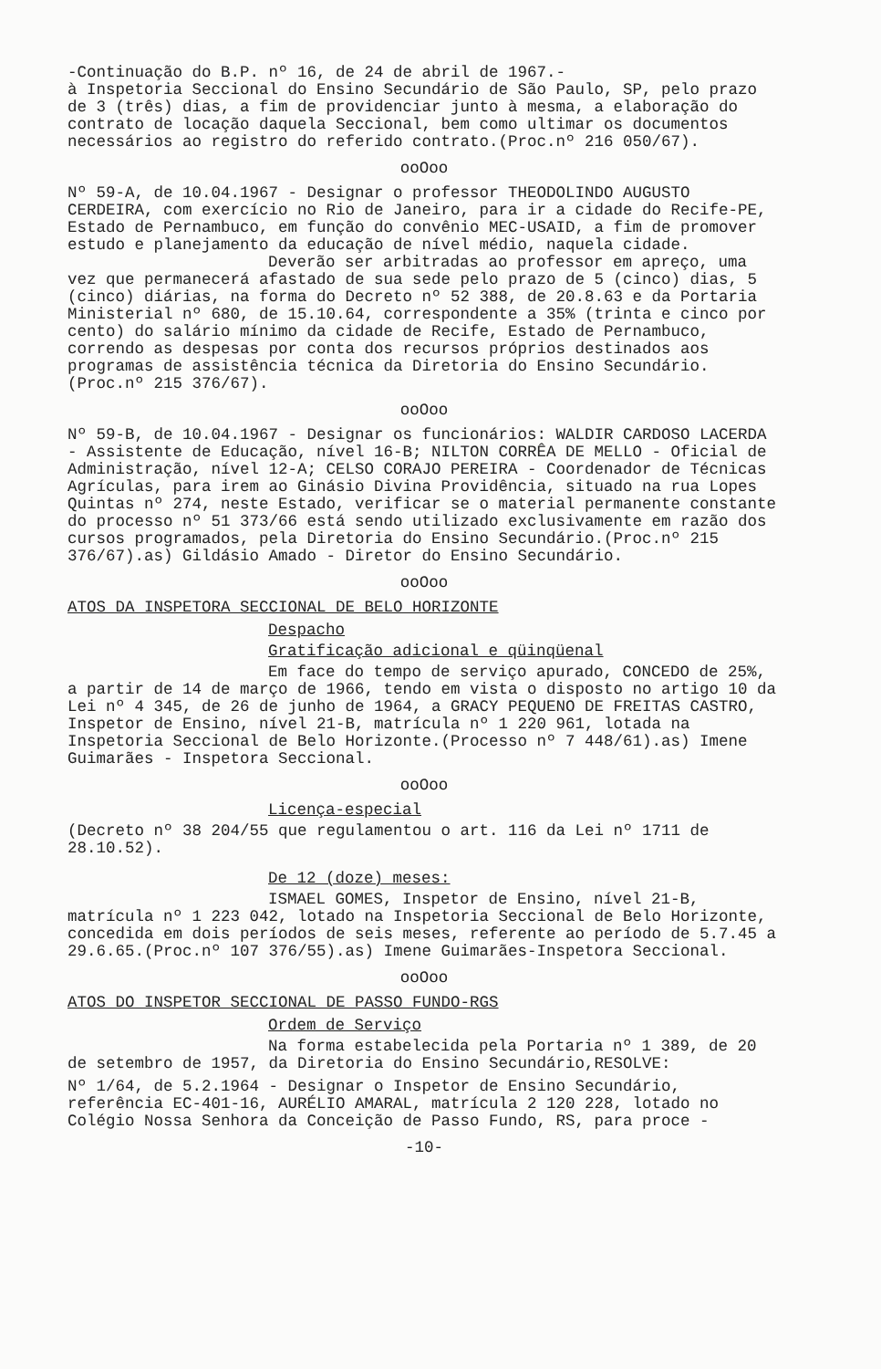-Continuação do B.P. nº 16, de 24 de abril de 1967.-
à Inspetoria Seccional do Ensino Secundário de São Paulo, SP, pelo prazo de 3 (três) dias, a fim de providenciar junto à mesma, a elaboração do contrato de locação daquela Seccional, bem como ultimar os documentos necessários ao registro do referido contrato.(Proc.nº 216 050/67).
ooOoo
Nº 59-A, de 10.04.1967 - Designar o professor THEODOLINDO AUGUSTO CERDEIRA, com exercício no Rio de Janeiro, para ir a cidade do Recife-PE, Estado de Pernambuco, em função do convênio MEC-USAID, a fim de promover estudo e planejamento da educação de nível médio, naquela cidade.
Deverão ser arbitradas ao professor em apreço, uma vez que permanecerá afastado de sua sede pelo prazo de 5 (cinco) dias, 5 (cinco) diárias, na forma do Decreto nº 52 388, de 20.8.63 e da Portaria Ministerial nº 680, de 15.10.64, correspondente a 35% (trinta e cinco por cento) do salário mínimo da cidade de Recife, Estado de Pernambuco, correndo as despesas por conta dos recursos próprios destinados aos programas de assistência técnica da Diretoria do Ensino Secundário.(Proc.nº 215 376/67).
ooOoo
Nº 59-B, de 10.04.1967 - Designar os funcionários: WALDIR CARDOSO LACERDA - Assistente de Educação, nível 16-B; NILTON CORRÊA DE MELLO - Oficial de Administração, nível 12-A; CELSO CORAJO PEREIRA - Coordenador de Técnicas Agrículas, para irem ao Ginásio Divina Providência, situado na rua Lopes Quintas nº 274, neste Estado, verificar se o material permanente constante do processo nº 51 373/66 está sendo utilizado exclusivamente em razão dos cursos programados, pela Diretoria do Ensino Secundário.(Proc.nº 215 376/67).as) Gildásio Amado - Diretor do Ensino Secundário.
ooOoo
ATOS DA INSPETORA SECCIONAL DE BELO HORIZONTE
Despacho
Gratificação adicional e qüinqüenal
Em face do tempo de serviço apurado, CONCEDO de 25%, a partir de 14 de março de 1966, tendo em vista o disposto no artigo 10 da Lei nº 4 345, de 26 de junho de 1964, a GRACY PEQUENO DE FREITAS CASTRO, Inspetor de Ensino, nível 21-B, matrícula nº 1 220 961, lotada na Inspetoria Seccional de Belo Horizonte.(Processo nº 7 448/61).as) Imene Guimarães - Inspetora Seccional.
ooOoo
Licença-especial
(Decreto nº 38 204/55 que regulamentou o art. 116 da Lei nº 1711 de 28.10.52).
De 12 (doze) meses:
ISMAEL GOMES, Inspetor de Ensino, nível 21-B, matrícula nº 1 223 042, lotado na Inspetoria Seccional de Belo Horizonte, concedida em dois períodos de seis meses, referente ao período de 5.7.45 a 29.6.65.(Proc.nº 107 376/55).as) Imene Guimarães-Inspetora Seccional.
ooOoo
ATOS DO INSPETOR SECCIONAL DE PASSO FUNDO-RGS
Ordem de Serviço
Na forma estabelecida pela Portaria nº 1 389, de 20 de setembro de 1957, da Diretoria do Ensino Secundário,RESOLVE:
Nº 1/64, de 5.2.1964 - Designar o Inspetor de Ensino Secundário, referência EC-401-16, AURÉLIO AMARAL, matrícula 2 120 228, lotado no Colégio Nossa Senhora da Conceição de Passo Fundo, RS, para proce -
-10-